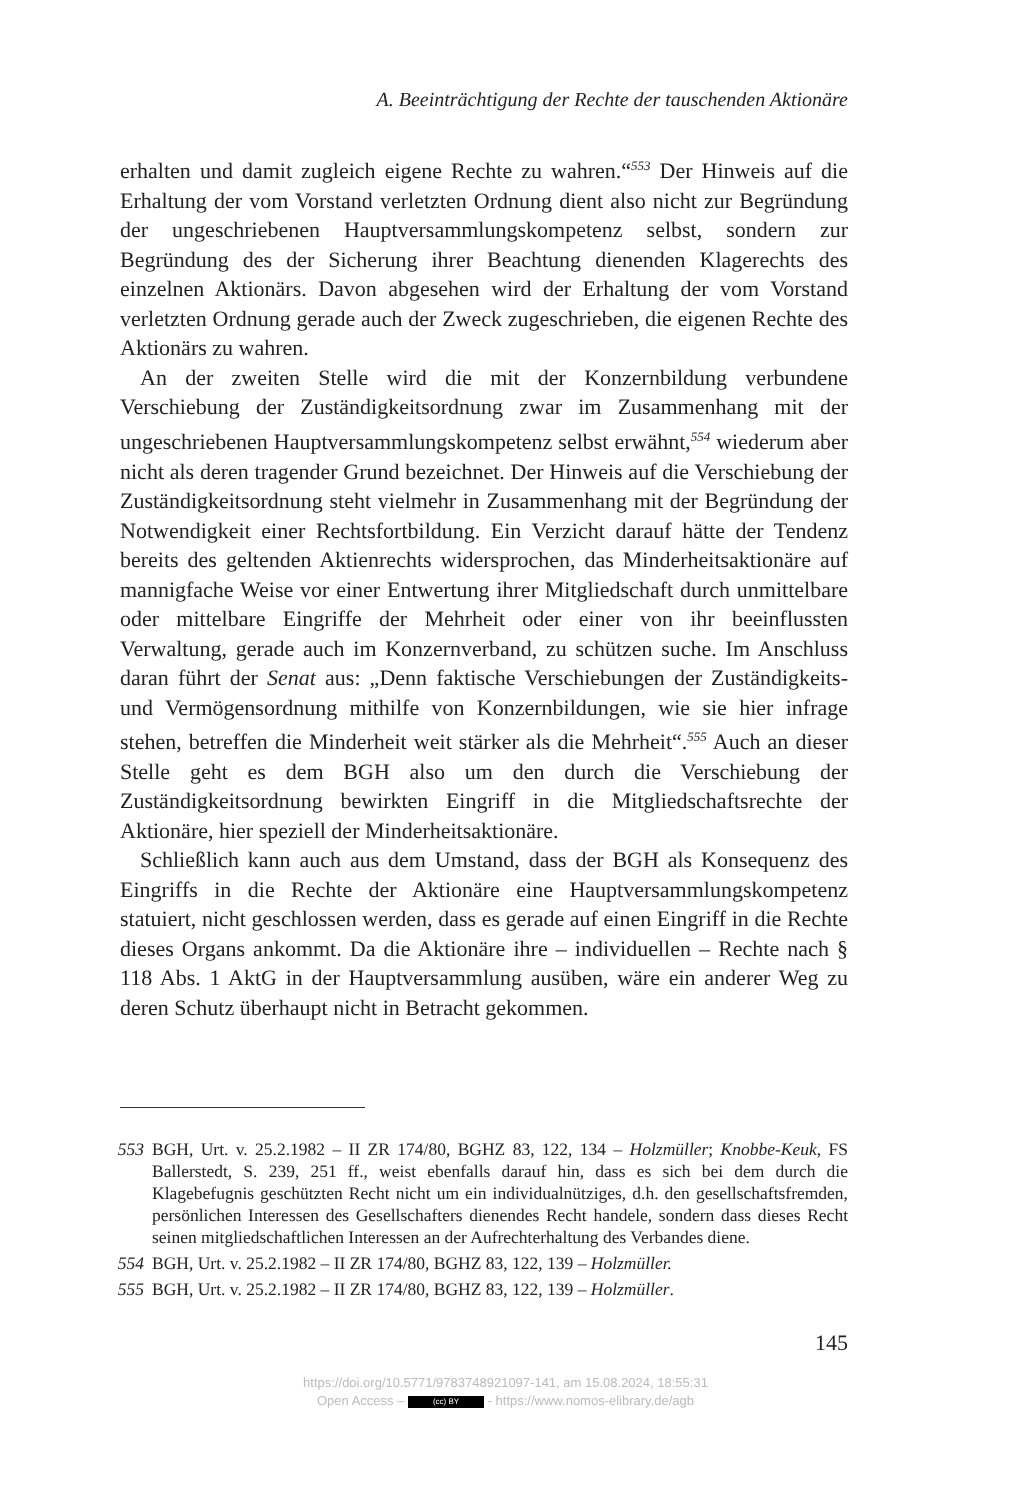A. Beeinträchtigung der Rechte der tauschenden Aktionäre
erhalten und damit zugleich eigene Rechte zu wahren.“<sup>553</sup> Der Hinweis auf die Erhaltung der vom Vorstand verletzten Ordnung dient also nicht zur Begründung der ungeschriebenen Hauptversammlungskompetenz selbst, sondern zur Begründung des der Sicherung ihrer Beachtung dienenden Klagerechts des einzelnen Aktionärs. Davon abgesehen wird der Erhaltung der vom Vorstand verletzten Ordnung gerade auch der Zweck zugeschrieben, die eigenen Rechte des Aktionärs zu wahren.
An der zweiten Stelle wird die mit der Konzernbildung verbundene Verschiebung der Zuständigkeitsordnung zwar im Zusammenhang mit der ungeschriebenen Hauptversammlungskompetenz selbst erwähnt,<sup>554</sup> wiederum aber nicht als deren tragender Grund bezeichnet. Der Hinweis auf die Verschiebung der Zuständigkeitsordnung steht vielmehr in Zusammenhang mit der Begründung der Notwendigkeit einer Rechtsfortbildung. Ein Verzicht darauf hätte der Tendenz bereits des geltenden Aktienrechts widersprochen, das Minderheitsaktionäre auf mannigfache Weise vor einer Entwertung ihrer Mitgliedschaft durch unmittelbare oder mittelbare Eingriffe der Mehrheit oder einer von ihr beeinflussten Verwaltung, gerade auch im Konzernverband, zu schützen suche. Im Anschluss daran führt der Senat aus: „Denn faktische Verschiebungen der Zuständigkeits- und Vermögensordnung mithilfe von Konzernbildungen, wie sie hier infrage stehen, betreffen die Minderheit weit stärker als die Mehrheit“.<sup>555</sup> Auch an dieser Stelle geht es dem BGH also um den durch die Verschiebung der Zuständigkeitsordnung bewirkten Eingriff in die Mitgliedschaftsrechte der Aktionäre, hier speziell der Minderheitsaktionäre.
Schließlich kann auch aus dem Umstand, dass der BGH als Konsequenz des Eingriffs in die Rechte der Aktionäre eine Hauptversammlungskompetenz statuiert, nicht geschlossen werden, dass es gerade auf einen Eingriff in die Rechte dieses Organs ankommt. Da die Aktionäre ihre – individuellen – Rechte nach § 118 Abs. 1 AktG in der Hauptversammlung ausüben, wäre ein anderer Weg zu deren Schutz überhaupt nicht in Betracht gekommen.
553 BGH, Urt. v. 25.2.1982 – II ZR 174/80, BGHZ 83, 122, 134 – Holzmüller; Knobbe-Keuk, FS Ballerstedt, S. 239, 251 ff., weist ebenfalls darauf hin, dass es sich bei dem durch die Klagebefugnis geschützten Recht nicht um ein individualnütziges, d.h. den gesellschaftsfremden, persönlichen Interessen des Gesellschafters dienendes Recht handele, sondern dass dieses Recht seinen mitgliedschaftlichen Interessen an der Aufrechterhaltung des Verbandes diene.
554 BGH, Urt. v. 25.2.1982 – II ZR 174/80, BGHZ 83, 122, 139 – Holzmüller.
555 BGH, Urt. v. 25.2.1982 – II ZR 174/80, BGHZ 83, 122, 139 – Holzmüller.
145
https://doi.org/10.5771/9783748921097-141, am 15.08.2024, 18:55:31
Open Access – (cc) BY - https://www.nomos-elibrary.de/agb